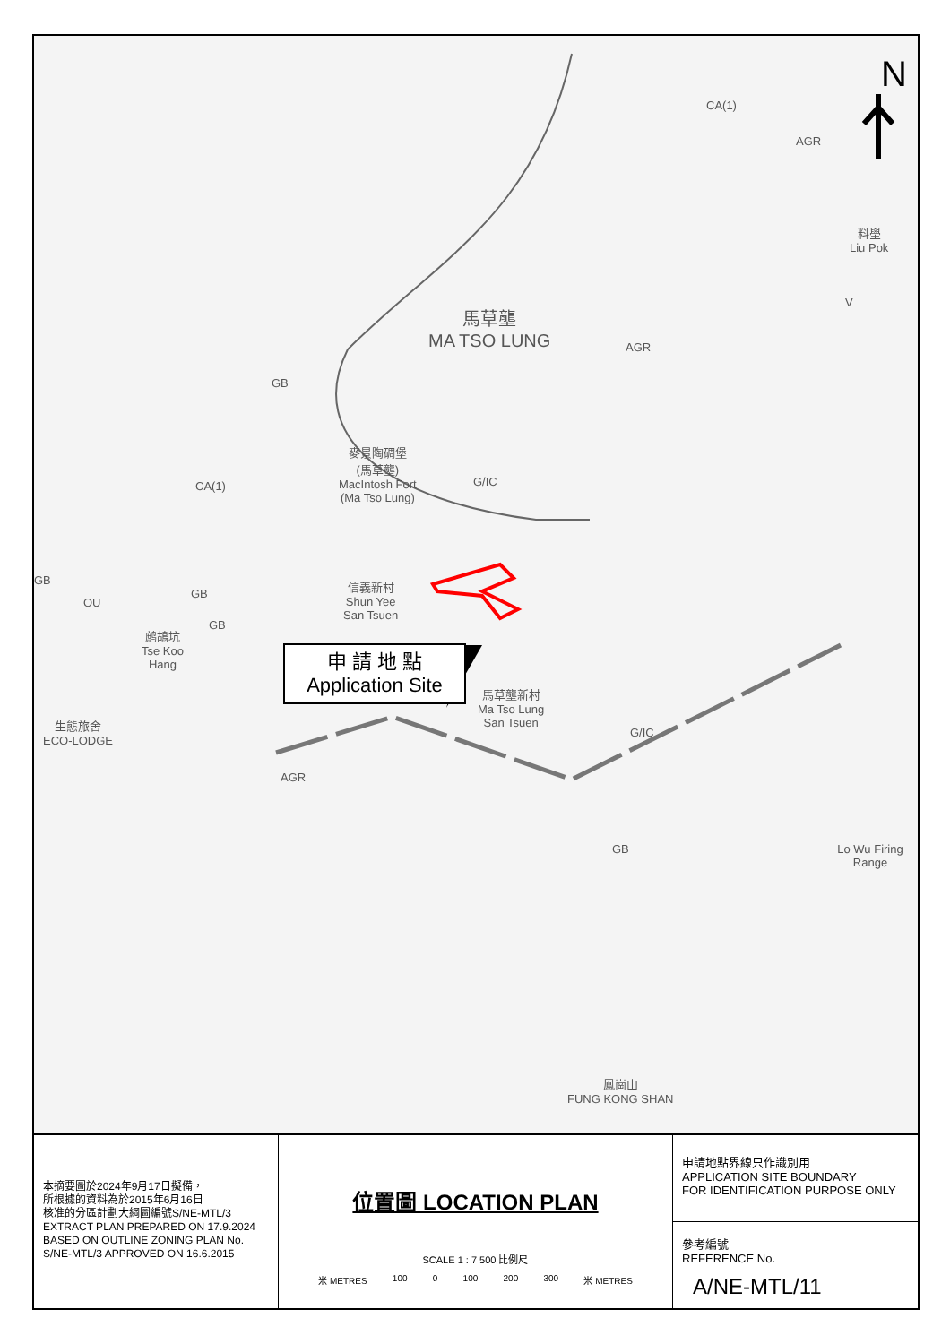N
馬草壟
MA TSO LUNG
CA(1)
AGR
料壆
Liu Pok
V
AGR
GB
麥景陶碉堡
(馬草壟)
MacIntosh Fort
(Ma Tso Lung)
G/IC
CA(1)
信義新村
Shun Yee
San Tsuen
GB
OU
GB
GB
鹧鴣坑
Tse Koo
Hang
生態旅舍
ECO-LODGE
馬草壟新村
Ma Tso Lung
San Tsuen
G/IC
AGR
GB Lo Wu Firing Range
鳳崗山
FUNG KONG SHAN
申 請 地 點
Application Site
本摘要圖於2024年9月17日擬備，
所根據的資料為於2015年6月16日
核准的分區計劃大綱圖編號S/NE-MTL/3
EXTRACT PLAN PREPARED ON 17.9.2024
BASED ON OUTLINE ZONING PLAN No.
S/NE-MTL/3 APPROVED ON 16.6.2015
位置圖 LOCATION PLAN
SCALE 1 : 7 500 比例尺
米 METRES 100 0 100 200 300 米 METRES
申請地點界線只作識別用
APPLICATION SITE BOUNDARY
FOR IDENTIFICATION PURPOSE ONLY
參考編號
REFERENCE No.
A/NE-MTL/11